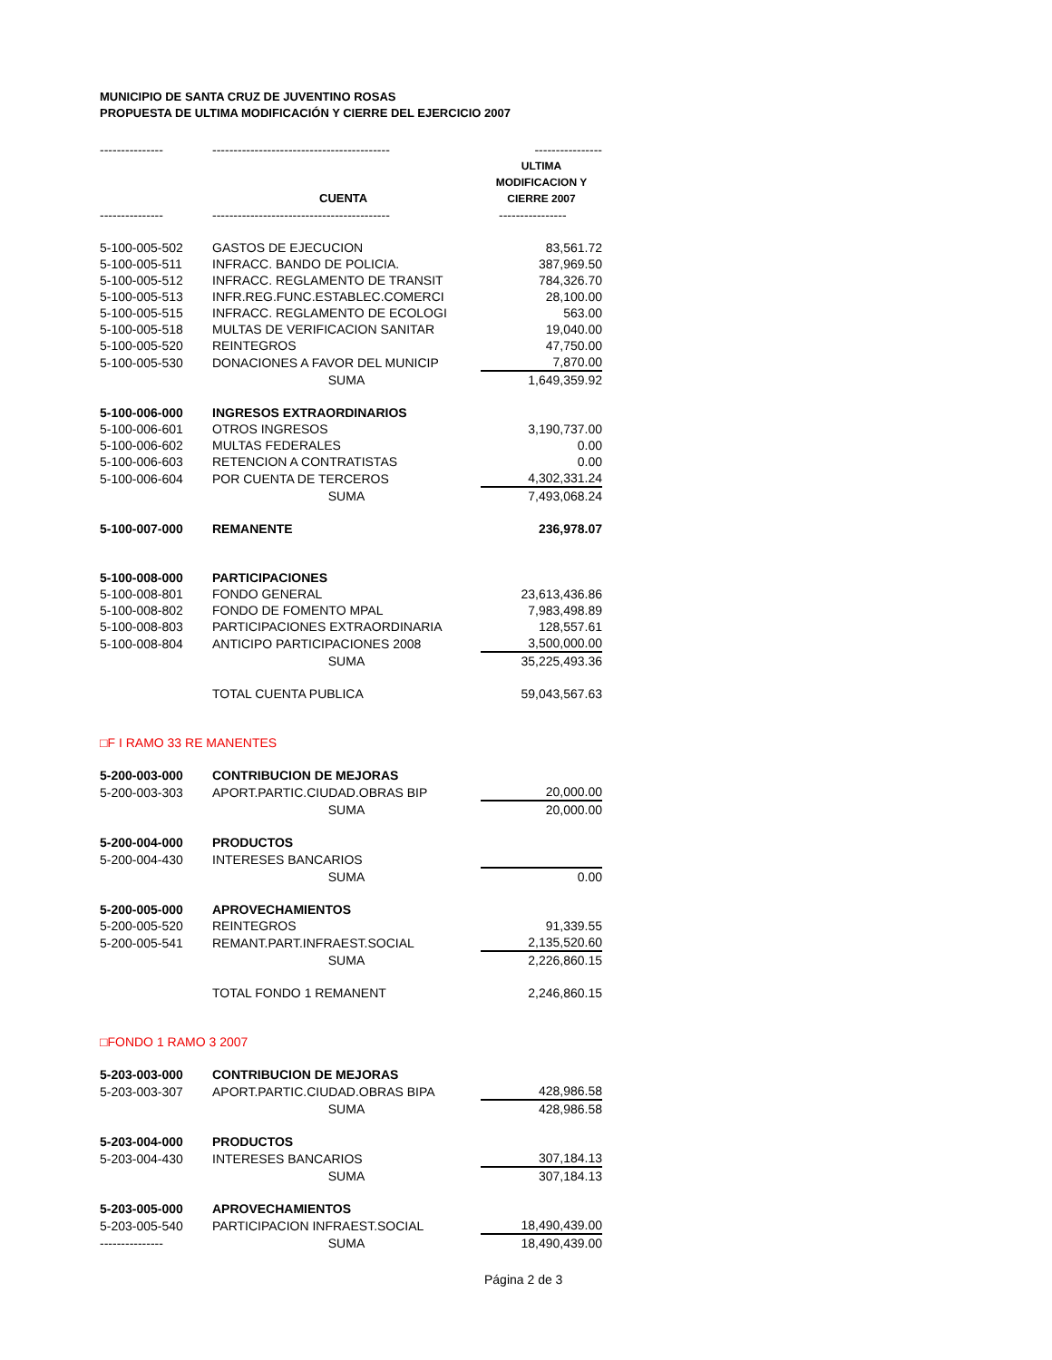MUNICIPIO DE SANTA CRUZ DE JUVENTINO ROSAS
PROPUESTA DE ULTIMA MODIFICACIÓN Y CIERRE DEL EJERCICIO 2007
| --------------- | ------------------------------------------ | ---------------- |
| | CUENTA | ULTIMA MODIFICACION Y CIERRE 2007 |
| --------------- | ------------------------------------------ | ---------------- |
| 5-100-005-502 | GASTOS DE EJECUCION | 83,561.72 |
| 5-100-005-511 | INFRACC. BANDO DE POLICIA. | 387,969.50 |
| 5-100-005-512 | INFRACC. REGLAMENTO DE TRANSIT | 784,326.70 |
| 5-100-005-513 | INFR.REG.FUNC.ESTABLEC.COMERCI | 28,100.00 |
| 5-100-005-515 | INFRACC. REGLAMENTO DE ECOLOGI | 563.00 |
| 5-100-005-518 | MULTAS DE VERIFICACION SANITAR | 19,040.00 |
| 5-100-005-520 | REINTEGROS | 47,750.00 |
| 5-100-005-530 | DONACIONES A FAVOR DEL MUNICIP | 7,870.00 |
| | SUMA | 1,649,359.92 |
| 5-100-006-000 | INGRESOS EXTRAORDINARIOS | |
| 5-100-006-601 | OTROS INGRESOS | 3,190,737.00 |
| 5-100-006-602 | MULTAS FEDERALES | 0.00 |
| 5-100-006-603 | RETENCION A CONTRATISTAS | 0.00 |
| 5-100-006-604 | POR CUENTA DE TERCEROS | 4,302,331.24 |
| | SUMA | 7,493,068.24 |
| 5-100-007-000 | REMANENTE | 236,978.07 |
| 5-100-008-000 | PARTICIPACIONES | |
| 5-100-008-801 | FONDO GENERAL | 23,613,436.86 |
| 5-100-008-802 | FONDO DE FOMENTO MPAL | 7,983,498.89 |
| 5-100-008-803 | PARTICIPACIONES EXTRAORDINARIA | 128,557.61 |
| 5-100-008-804 | ANTICIPO PARTICIPACIONES 2008 | 3,500,000.00 |
| | SUMA | 35,225,493.36 |
| | TOTAL CUENTA PUBLICA | 59,043,567.63 |
| □F I RAMO 33 RE MANENTES | | |
| 5-200-003-000 | CONTRIBUCION DE MEJORAS | |
| 5-200-003-303 | APORT.PARTIC.CIUDAD.OBRAS BIP | 20,000.00 |
| | SUMA | 20,000.00 |
| 5-200-004-000 | PRODUCTOS | |
| 5-200-004-430 | INTERESES BANCARIOS | |
| | SUMA | 0.00 |
| 5-200-005-000 | APROVECHAMIENTOS | |
| 5-200-005-520 | REINTEGROS | 91,339.55 |
| 5-200-005-541 | REMANT.PART.INFRAEST.SOCIAL | 2,135,520.60 |
| | SUMA | 2,226,860.15 |
| | TOTAL FONDO 1 REMANENT | 2,246,860.15 |
| □FONDO 1 RAMO 3 2007 | | |
| 5-203-003-000 | CONTRIBUCION DE MEJORAS | |
| 5-203-003-307 | APORT.PARTIC.CIUDAD.OBRAS BIPA | 428,986.58 |
| | SUMA | 428,986.58 |
| 5-203-004-000 | PRODUCTOS | |
| 5-203-004-430 | INTERESES BANCARIOS | 307,184.13 |
| | SUMA | 307,184.13 |
| 5-203-005-000 | APROVECHAMIENTOS | |
| 5-203-005-540 | PARTICIPACION INFRAEST.SOCIAL | 18,490,439.00 |
| --------------- | SUMA | 18,490,439.00 |
Página 2 de 3